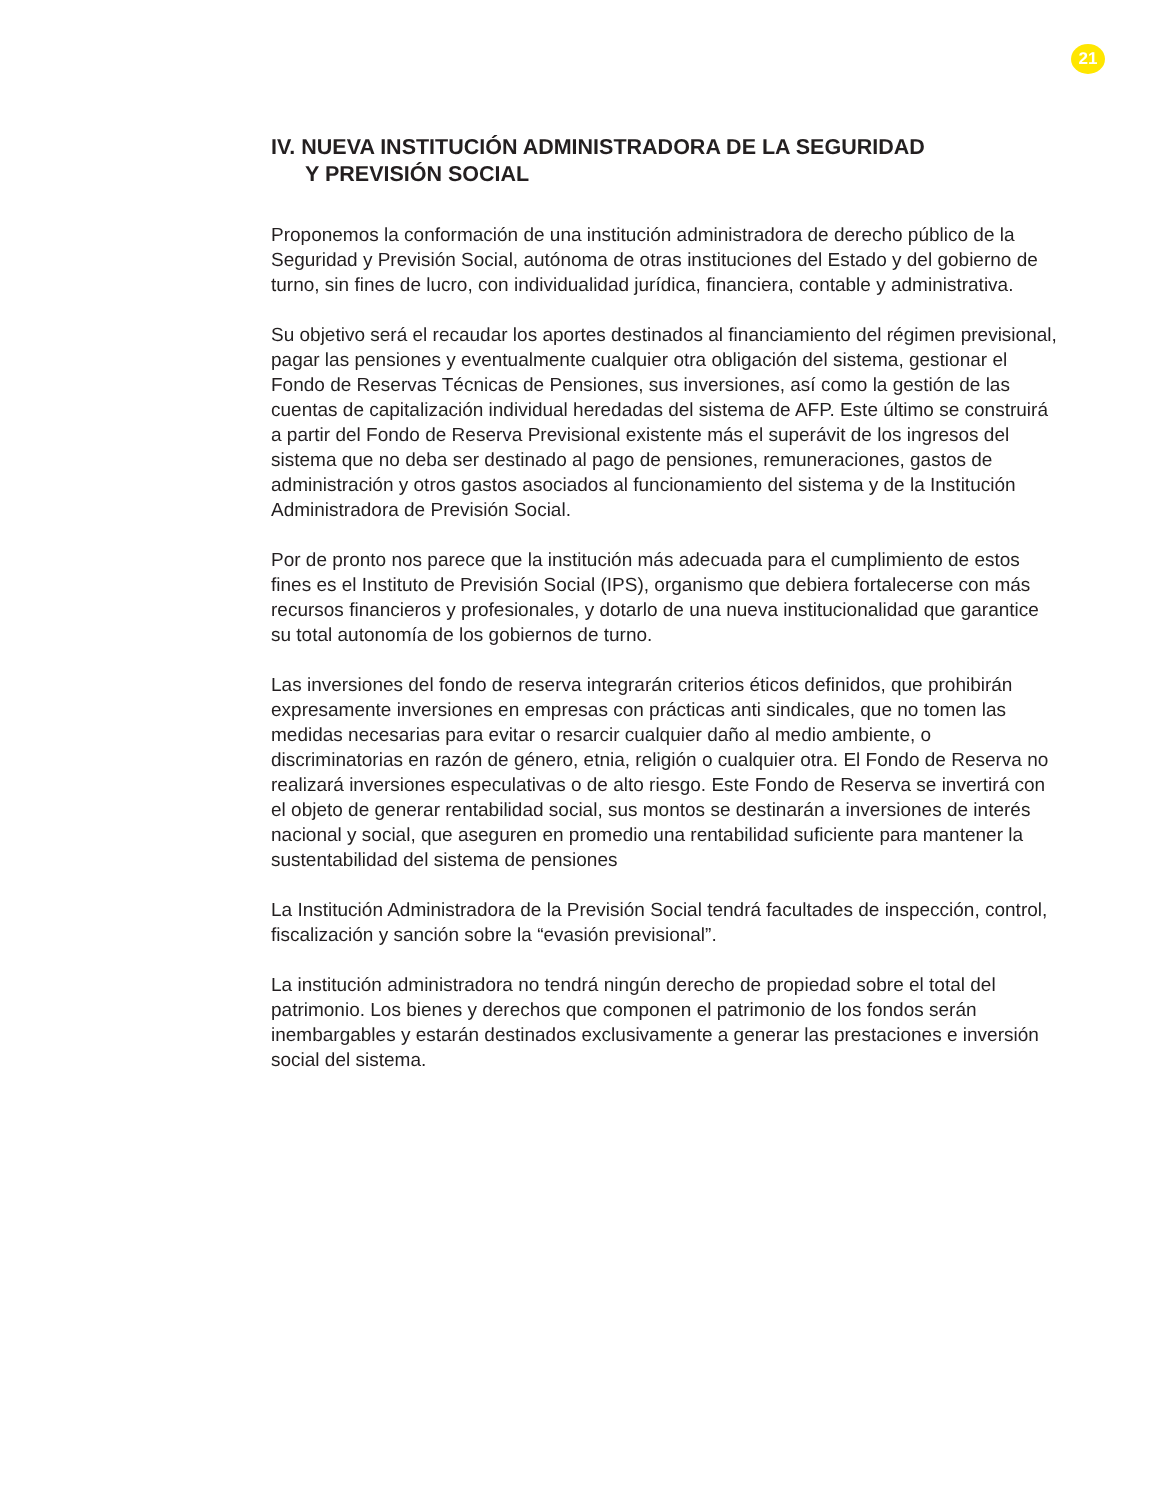21
IV. NUEVA INSTITUCIÓN ADMINISTRADORA DE LA SEGURIDAD
Y PREVISIÓN SOCIAL
Proponemos la conformación de una institución administradora de derecho público de la Seguridad y Previsión Social, autónoma de otras instituciones del Estado y del gobierno de turno, sin fines de lucro, con individualidad jurídica, financiera, contable y administrativa.
Su objetivo será el recaudar los aportes destinados al financiamiento del régimen previsional, pagar las pensiones y eventualmente cualquier otra obligación del sistema, gestionar el Fondo de Reservas Técnicas de Pensiones, sus inversiones, así como la gestión de las cuentas de capitalización individual heredadas del sistema de AFP. Este último se construirá a partir del Fondo de Reserva Previsional existente más el superávit de los ingresos del sistema que no deba ser destinado al pago de pensiones, remuneraciones, gastos de administración y otros gastos asociados al funcionamiento del sistema y de la Institución Administradora de Previsión Social.
Por de pronto nos parece que la institución más adecuada para el cumplimiento de estos fines es el Instituto de Previsión Social (IPS), organismo que debiera fortalecerse con más recursos financieros y profesionales, y dotarlo de una nueva institucionalidad que garantice su total autonomía de los gobiernos de turno.
Las inversiones del fondo de reserva integrarán criterios éticos definidos, que prohibirán expresamente inversiones en empresas con prácticas anti sindicales, que no tomen las medidas necesarias para evitar o resarcir cualquier daño al medio ambiente, o discriminatorias en razón de género, etnia, religión o cualquier otra. El Fondo de Reserva no realizará inversiones especulativas o de alto riesgo. Este Fondo de Reserva se invertirá con el objeto de generar rentabilidad social, sus montos se destinarán a inversiones de interés nacional y social, que aseguren en promedio una rentabilidad suficiente para mantener la sustentabilidad del sistema de pensiones
La Institución Administradora de la Previsión Social tendrá facultades de inspección, control, fiscalización y sanción sobre la “evasión previsional”.
La institución administradora no tendrá ningún derecho de propiedad sobre el total del patrimonio. Los bienes y derechos que componen el patrimonio de los fondos serán inembargables y estarán destinados exclusivamente a generar las prestaciones e inversión social del sistema.